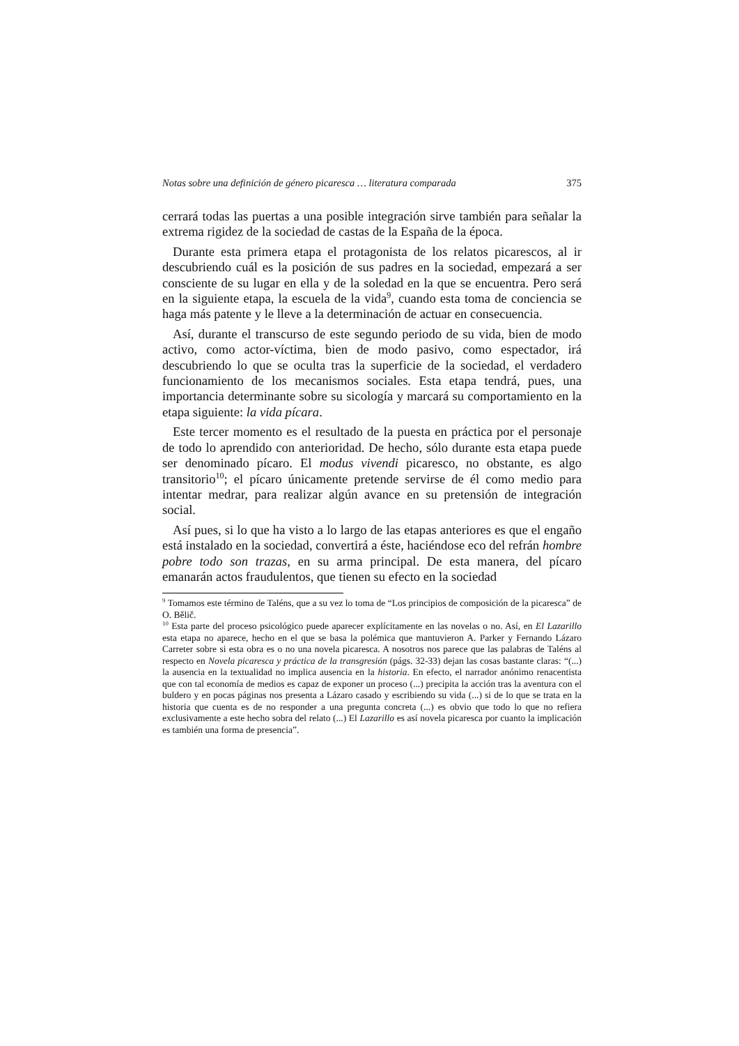Notas sobre una definición de género picaresca … literatura comparada 375
cerrará todas las puertas a una posible integración sirve también para señalar la extrema rigidez de la sociedad de castas de la España de la época.
Durante esta primera etapa el protagonista de los relatos picarescos, al ir descubriendo cuál es la posición de sus padres en la sociedad, empezará a ser consciente de su lugar en ella y de la soledad en la que se encuentra. Pero será en la siguiente etapa, la escuela de la vida<sup>9</sup>, cuando esta toma de conciencia se haga más patente y le lleve a la determinación de actuar en consecuencia.
Así, durante el transcurso de este segundo periodo de su vida, bien de modo activo, como actor-víctima, bien de modo pasivo, como espectador, irá descubriendo lo que se oculta tras la superficie de la sociedad, el verdadero funcionamiento de los mecanismos sociales. Esta etapa tendrá, pues, una importancia determinante sobre su sicología y marcará su comportamiento en la etapa siguiente: la vida pícara.
Este tercer momento es el resultado de la puesta en práctica por el personaje de todo lo aprendido con anterioridad. De hecho, sólo durante esta etapa puede ser denominado pícaro. El modus vivendi picaresco, no obstante, es algo transitorio<sup>10</sup>; el pícaro únicamente pretende servirse de él como medio para intentar medrar, para realizar algún avance en su pretensión de integración social.
Así pues, si lo que ha visto a lo largo de las etapas anteriores es que el engaño está instalado en la sociedad, convertirá a éste, haciéndose eco del refrán hombre pobre todo son trazas, en su arma principal. De esta manera, del pícaro emanarán actos fraudulentos, que tienen su efecto en la sociedad
<sup>9</sup> Tomamos este término de Taléns, que a su vez lo toma de “Los principios de composición de la picaresca” de O. Bělič.
<sup>10</sup> Esta parte del proceso psicológico puede aparecer explícitamente en las novelas o no. Así, en El Lazarillo esta etapa no aparece, hecho en el que se basa la polémica que mantuvieron A. Parker y Fernando Lázaro Carreter sobre si esta obra es o no una novela picaresca. A nosotros nos parece que las palabras de Taléns al respecto en Novela picaresca y práctica de la transgresión (págs. 32-33) dejan las cosas bastante claras: “(...) la ausencia en la textualidad no implica ausencia en la historia. En efecto, el narrador anónimo renacentista que con tal economía de medios es capaz de exponer un proceso (...) precipita la acción tras la aventura con el buldero y en pocas páginas nos presenta a Lázaro casado y escribiendo su vida (...) si de lo que se trata en la historia que cuenta es de no responder a una pregunta concreta (...) es obvio que todo lo que no refiera exclusivamente a este hecho sobra del relato (...) El Lazarillo es así novela picaresca por cuanto la implicación es también una forma de presencia”.